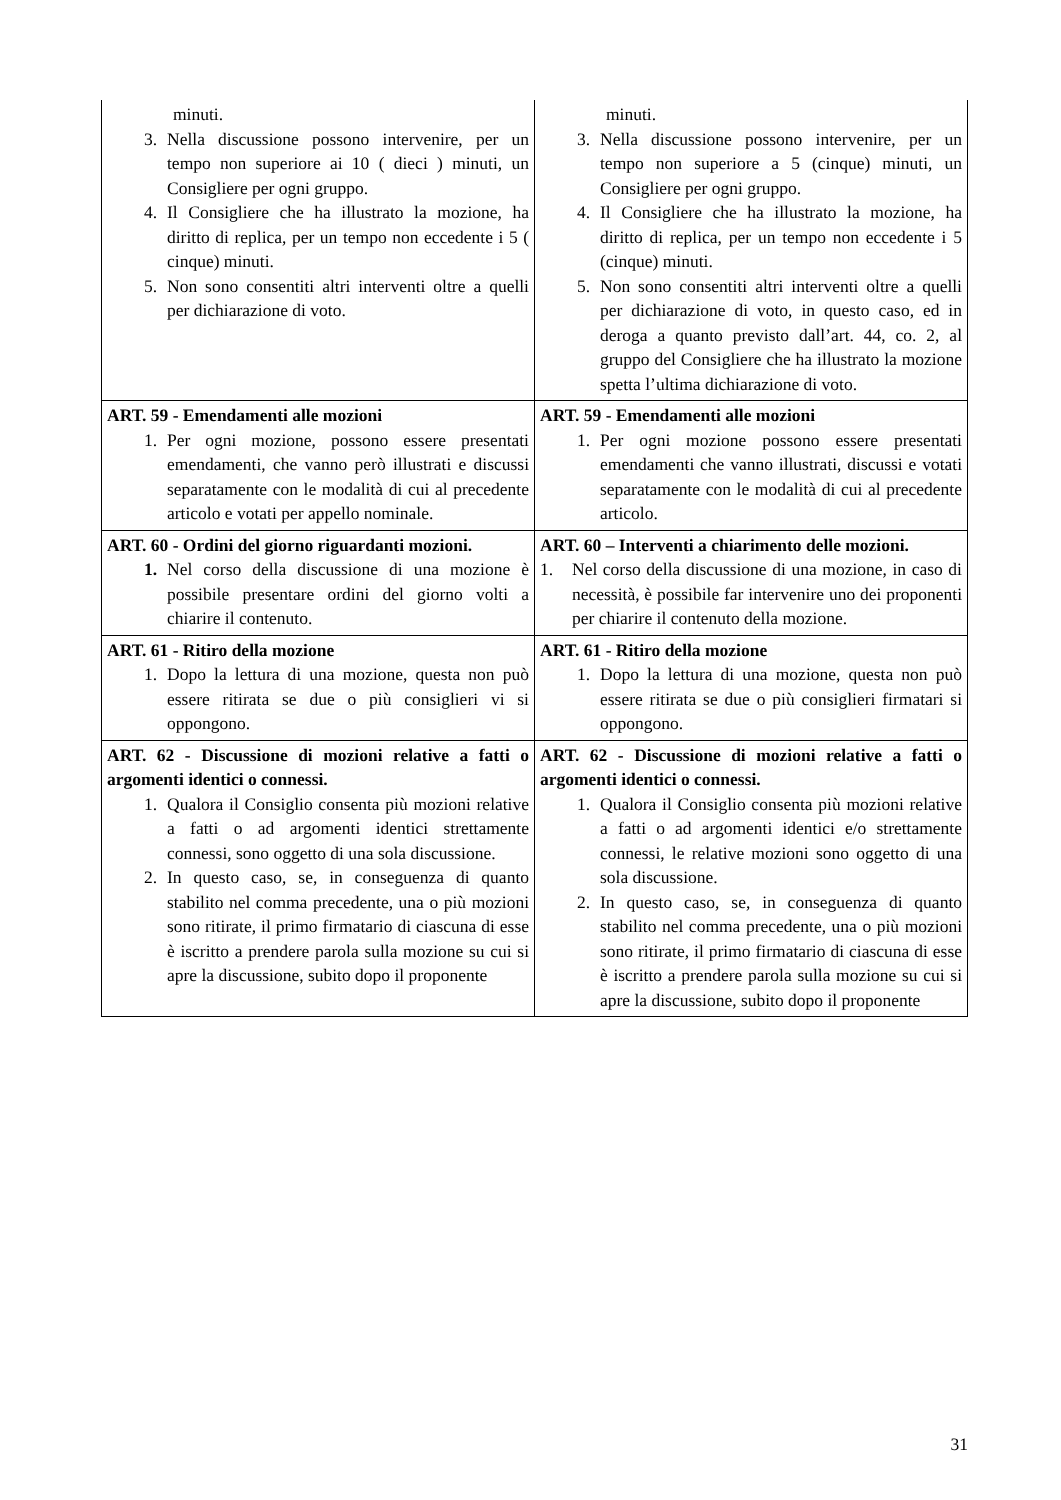| minuti. 3. Nella discussione possono intervenire, per un tempo non superiore ai 10 ( dieci ) minuti, un Consigliere per ogni gruppo. 4. Il Consigliere che ha illustrato la mozione, ha diritto di replica, per un tempo non eccedente i 5 ( cinque) minuti. 5. Non sono consentiti altri interventi oltre a quelli per dichiarazione di voto. | minuti. 3. Nella discussione possono intervenire, per un tempo non superiore a 5 (cinque) minuti, un Consigliere per ogni gruppo. 4. Il Consigliere che ha illustrato la mozione, ha diritto di replica, per un tempo non eccedente i 5 (cinque) minuti. 5. Non sono consentiti altri interventi oltre a quelli per dichiarazione di voto, in questo caso, ed in deroga a quanto previsto dall’art. 44, co. 2, al gruppo del Consigliere che ha illustrato la mozione spetta l’ultima dichiarazione di voto. |
| ART. 59 - Emendamenti alle mozioni 1. Per ogni mozione, possono essere presentati emendamenti, che vanno però illustrati e discussi separatamente con le modalità di cui al precedente articolo e votati per appello nominale. | ART. 59 - Emendamenti alle mozioni 1. Per ogni mozione possono essere presentati emendamenti che vanno illustrati, discussi e votati separatamente con le modalità di cui al precedente articolo. |
| ART. 60 - Ordini del giorno riguardanti mozioni. 1. Nel corso della discussione di una mozione è possibile presentare ordini del giorno volti a chiarire il contenuto. | ART. 60 – Interventi a chiarimento delle mozioni. 1. Nel corso della discussione di una mozione, in caso di necessità, è possibile far intervenire uno dei proponenti per chiarire il contenuto della mozione. |
| ART. 61 - Ritiro della mozione 1. Dopo la lettura di una mozione, questa non può essere ritirata se due o più consiglieri vi si oppongono. | ART. 61 - Ritiro della mozione 1. Dopo la lettura di una mozione, questa non può essere ritirata se due o più consiglieri firmatari si oppongono. |
| ART. 62 - Discussione di mozioni relative a fatti o argomenti identici o connessi. 1. Qualora il Consiglio consenta più mozioni relative a fatti o ad argomenti identici strettamente connessi, sono oggetto di una sola discussione. 2. In questo caso, se, in conseguenza di quanto stabilito nel comma precedente, una o più mozioni sono ritirate, il primo firmatario di ciascuna di esse è iscritto a prendere parola sulla mozione su cui si apre la discussione, subito dopo il proponente | ART. 62 - Discussione di mozioni relative a fatti o argomenti identici o connessi. 1. Qualora il Consiglio consenta più mozioni relative a fatti o ad argomenti identici e/o strettamente connessi, le relative mozioni sono oggetto di una sola discussione. 2. In questo caso, se, in conseguenza di quanto stabilito nel comma precedente, una o più mozioni sono ritirate, il primo firmatario di ciascuna di esse è iscritto a prendere parola sulla mozione su cui si apre la discussione, subito dopo il proponente |
31